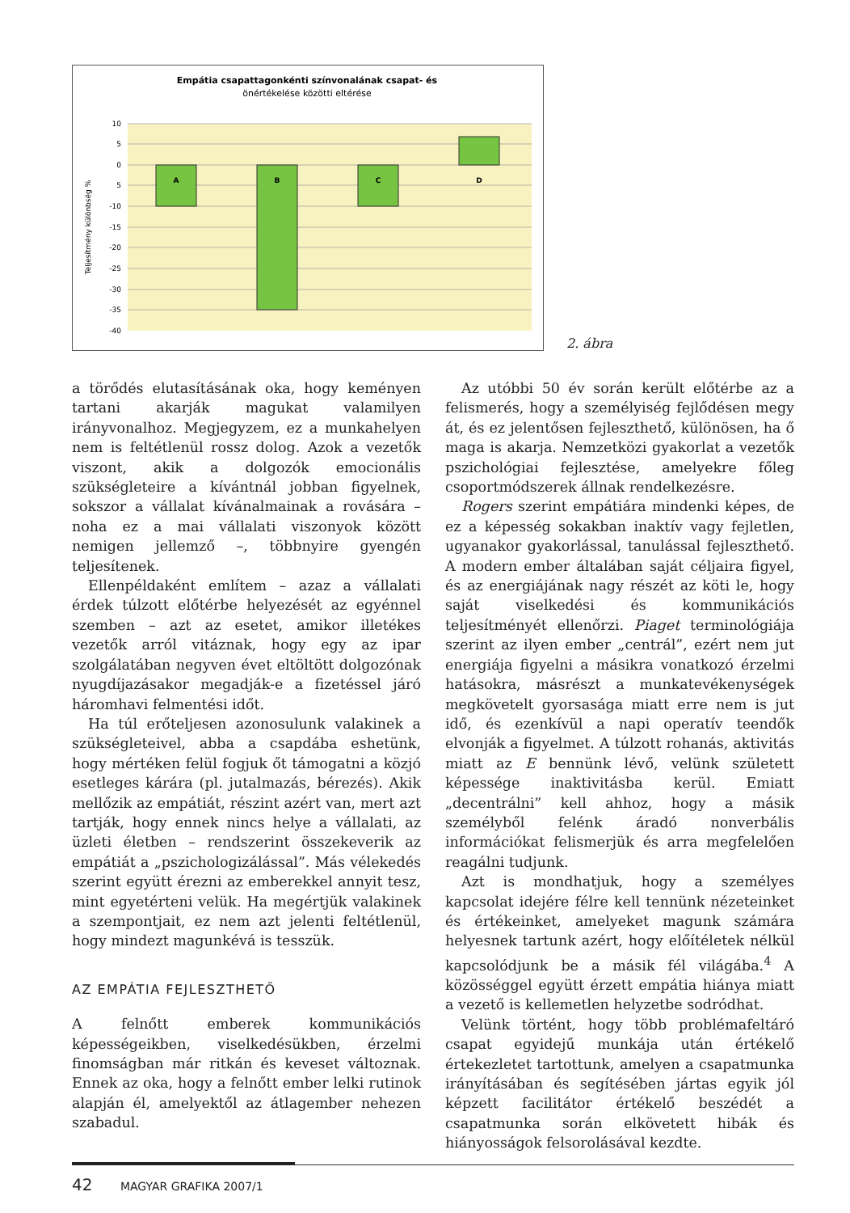Empátia csapattagonkénti színvonalának csapat- és
önértékelése közötti eltérése
A
B
C
D
10
5
0
5
-10
-15
-20
-25
-30
-35
-40
Teljesítmény különbség %
2. ábra
a törődés elutasításának oka, hogy keményen tartani akarják magukat valamilyen irányvonalhoz. Megjegyzem, ez a munkahelyen nem is feltétlenül rossz dolog. Azok a vezetők viszont, akik a dolgozók emocionális szükségleteire a kívántnál jobban figyelnek, sokszor a vállalat kívánalmainak a rovására – noha ez a mai vállalati viszonyok között nemigen jellemző –, többnyire gyengén teljesítenek.
Ellenpéldaként említem – azaz a vállalati érdek túlzott előtérbe helyezését az egyénnel szemben – azt az esetet, amikor illetékes vezetők arról vitáznak, hogy egy az ipar szolgálatában negyven évet eltöltött dolgozónak nyugdíjazásakor megadják-e a fizetéssel járó háromhavi felmentési időt.
Ha túl erőteljesen azonosulunk valakinek a szükségleteivel, abba a csapdába eshetünk, hogy mértéken felül fogjuk őt támogatni a közjó esetleges kárára (pl. jutalmazás, bérezés). Akik mellőzik az empátiát, részint azért van, mert azt tartják, hogy ennek nincs helye a vállalati, az üzleti életben – rendszerint összekeverik az empátiát a „pszichologizálással”. Más vélekedés szerint együtt érezni az emberekkel annyit tesz, mint egyetérteni velük. Ha megértjük valakinek a szempontjait, ez nem azt jelenti feltétlenül, hogy mindezt magunkévá is tesszük.
AZ EMPÁTIA FEJLESZTHETŐ
A felnőtt emberek kommunikációs képességeikben, viselkedésükben, érzelmi finomságban már ritkán és keveset változnak. Ennek az oka, hogy a felnőtt ember lelki rutinok alapján él, amelyektől az átlagember nehezen szabadul.
Az utóbbi 50 év során került előtérbe az a felismerés, hogy a személyiség fejlődésen megy át, és ez jelentősen fejleszthető, különösen, ha ő maga is akarja. Nemzetközi gyakorlat a vezetők pszichológiai fejlesztése, amelyekre főleg csoportmódszerek állnak rendelkezésre.
Rogers szerint empátiára mindenki képes, de ez a képesség sokakban inaktív vagy fejletlen, ugyanakor gyakorlással, tanulással fejleszthető. A modern ember általában saját céljaira figyel, és az energiájának nagy részét az köti le, hogy saját viselkedési és kommunikációs teljesítményét ellenőrzi. Piaget terminológiája szerint az ilyen ember „centrál”, ezért nem jut energiája figyelni a másikra vonatkozó érzelmi hatásokra, másrészt a munkatevékenységek megkövetelt gyorsasága miatt erre nem is jut idő, és ezenkívül a napi operatív teendők elvonják a figyelmet. A túlzott rohanás, aktivitás miatt az E bennünk lévő, velünk született képessége inaktivitásba kerül. Emiatt „decentrálni” kell ahhoz, hogy a másik személyből felénk áradó nonverbális információkat felismerjük és arra megfelelően reagálni tudjunk.
Azt is mondhatjuk, hogy a személyes kapcsolat idejére félre kell tennünk nézeteinket és értékeinket, amelyeket magunk számára helyesnek tartunk azért, hogy előítéletek nélkül kapcsolódjunk be a másik fél világába.<sup>4</sup> A közösséggel együtt érzett empátia hiánya miatt a vezető is kellemetlen helyzetbe sodródhat.
Velünk történt, hogy több problémafeltáró csapat egyidejű munkája után értékelő értekezletet tartottunk, amelyen a csapatmunka irányításában és segítésében jártas egyik jól képzett facilitátor értékelő beszédét a csapatmunka során elkövetett hibák és hiányosságok felsorolásával kezdte.
42 MAGYAR GRAFIKA 2007/1